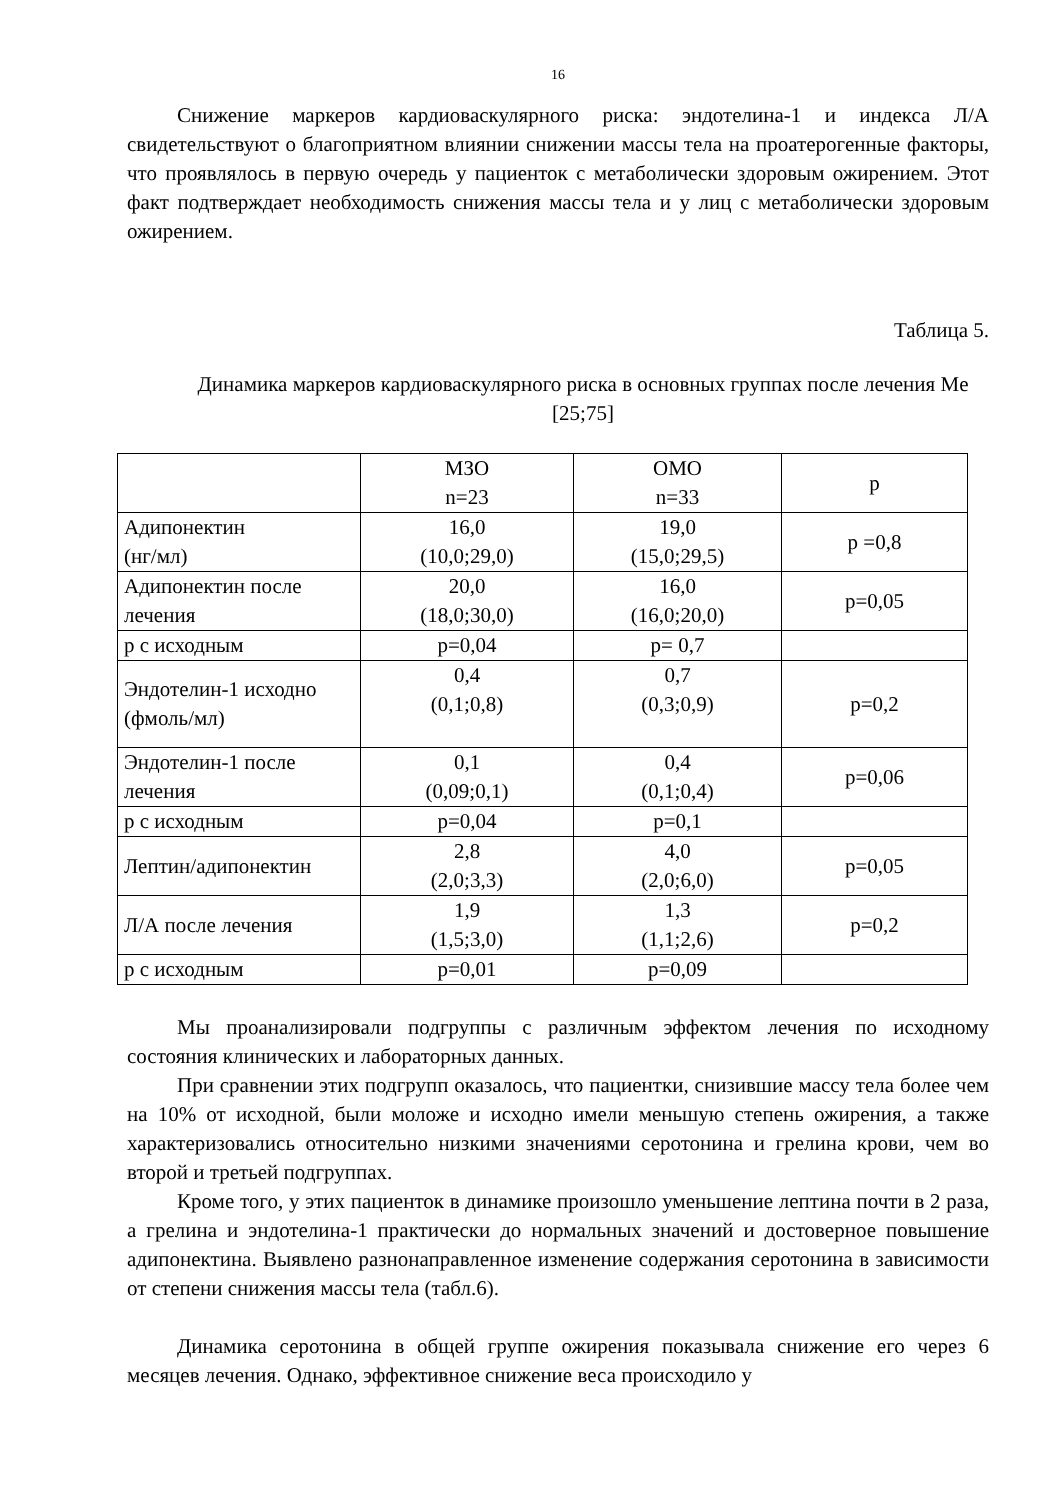16
Снижение маркеров кардиоваскулярного риска: эндотелина-1 и индекса Л/А свидетельствуют о благоприятном влиянии снижении массы тела на проатерогенные факторы, что проявлялось в первую очередь у пациенток с метаболически здоровым ожирением. Этот факт подтверждает необходимость снижения массы тела и у лиц с метаболически здоровым ожирением.
Таблица 5.
Динамика маркеров кардиоваскулярного риска в основных группах после лечения Me [25;75]
| | МЗО n=23 | ОМО n=33 | p |
| --- | --- | --- | --- |
| Адипонектин (нг/мл) | 16,0 (10,0;29,0) | 19,0 (15,0;29,5) | p =0,8 |
| Адипонектин после лечения | 20,0 (18,0;30,0) | 16,0 (16,0;20,0) | p=0,05 |
| р с исходным | p=0,04 | p= 0,7 | |
| Эндотелин-1 исходно (фмоль/мл) | 0,4 (0,1;0,8) | 0,7 (0,3;0,9) | p=0,2 |
| Эндотелин-1 после лечения | 0,1 (0,09;0,1) | 0,4 (0,1;0,4) | p=0,06 |
| р с исходным | p=0,04 | p=0,1 | |
| Лептин/адипонектин | 2,8 (2,0;3,3) | 4,0 (2,0;6,0) | p=0,05 |
| Л/А после лечения | 1,9 (1,5;3,0) | 1,3 (1,1;2,6) | p=0,2 |
| р с исходным | p=0,01 | p=0,09 | |
Мы проанализировали подгруппы с различным эффектом лечения по исходному состояния клинических и лабораторных данных.
При сравнении этих подгрупп оказалось, что пациентки, снизившие массу тела более чем на 10% от исходной, были моложе и исходно имели меньшую степень ожирения, а также характеризовались относительно низкими значениями серотонина и грелина крови, чем во второй и третьей подгруппах.
Кроме того, у этих пациенток в динамике произошло уменьшение лептина почти в 2 раза, а грелина и эндотелина-1 практически до нормальных значений и достоверное повышение адипонектина. Выявлено разнонаправленное изменение содержания серотонина в зависимости от степени снижения массы тела (табл.6).
Динамика серотонина в общей группе ожирения показывала снижение его через 6 месяцев лечения. Однако, эффективное снижение веса происходило у